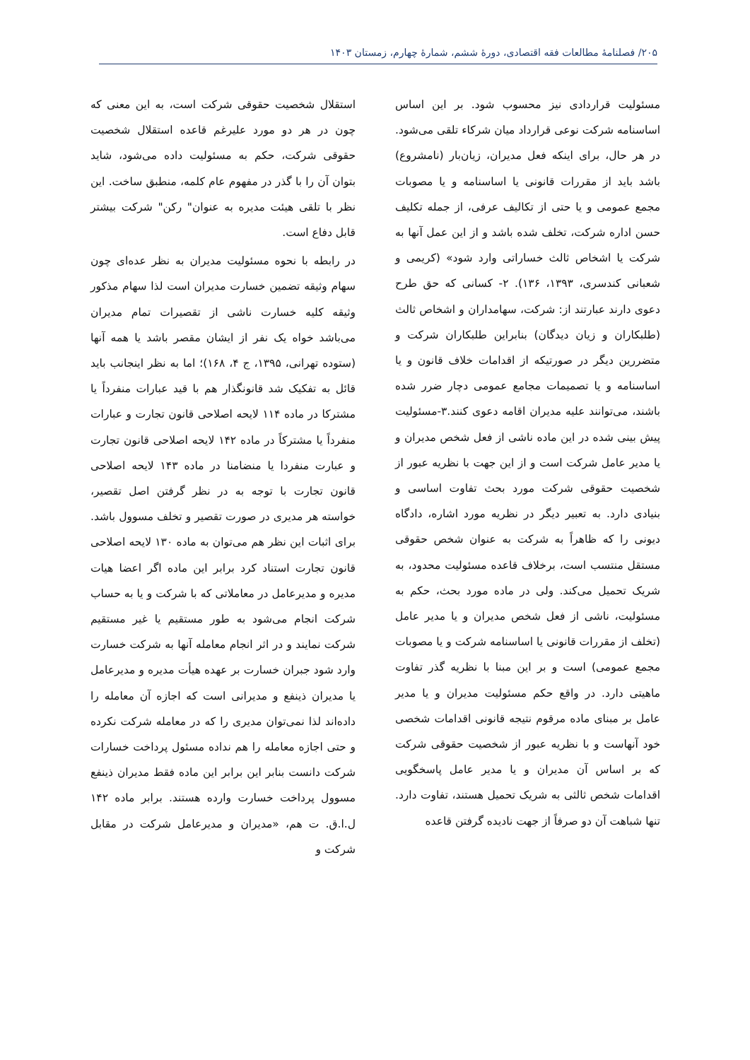۲۰۵/ فصلنامۀ مطالعات فقه اقتصادی، دورۀ ششم، شمارۀ چهارم، زمستان ۱۴۰۳
مسئولیت قراردادی نیز محسوب شود. بر این اساس اساسنامه شرکت نوعی قرارداد میان شرکاء تلقی می‌شود. در هر حال، برای اینکه فعل مدیران، زیان‌بار (نامشروع) باشد باید از مقررات قانونی یا اساسنامه و یا مصوبات مجمع عمومی و یا حتی از تکالیف عرفی، از جمله تکلیف حسن اداره شرکت، تخلف شده باشد و از این عمل آنها به شرکت یا اشخاص ثالث خساراتی وارد شود» (کریمی و شعبانی کندسری، ۱۳۹۳، ۱۳۶). ۲- کسانی که حق طرح دعوی دارند عبارتند از: شرکت، سهامداران و اشخاص ثالث (طلبکاران و زیان دیدگان) بنابراین طلبکاران شرکت و متضررین دیگر در صورتیکه از اقدامات خلاف قانون و یا اساسنامه و یا تصمیمات مجامع عمومی دچار ضرر شده باشند، می‌توانند علیه مدیران اقامه دعوی کنند.۳-مسئولیت پیش بینی شده در این ماده ناشی از فعل شخص مدیران و یا مدیر عامل شرکت است و از این جهت با نظریه عبور از شخصیت حقوقی شرکت مورد بحث تفاوت اساسی و بنیادی دارد. به تعبیر دیگر در نظریه مورد اشاره، دادگاه دیونی را که ظاهراً به شرکت به عنوان شخص حقوقی مستقل منتسب است، برخلاف قاعده مسئولیت محدود، به شریک تحمیل می‌کند. ولی در ماده مورد بحث، حکم به مسئولیت، ناشی از فعل شخص مدیران و یا مدیر عامل (تخلف از مقررات قانونی یا اساسنامه شرکت و یا مصوبات مجمع عمومی) است و بر این مبنا با نظریه گذر تفاوت ماهیتی دارد. در واقع حکم مسئولیت مدیران و یا مدیر عامل بر مبنای ماده مرقوم نتیجه قانونی اقدامات شخصی خود آنهاست و با نظریه عبور از شخصیت حقوقی شرکت که بر اساس آن مدیران و یا مدیر عامل پاسخگویی اقدامات شخص ثالثی به شریک تحمیل هستند، تفاوت دارد. تنها شباهت آن دو صرفاً از جهت نادیده گرفتن قاعده
استقلال شخصیت حقوقی شرکت است، به این معنی که چون در هر دو مورد علیرغم قاعده استقلال شخصیت حقوقی شرکت، حکم به مسئولیت داده می‌شود، شاید بتوان آن را با گذر در مفهوم عام کلمه، منطبق ساخت. این نظر با تلقی هیئت مدیره به عنوان" رکن" شرکت بیشتر قابل دفاع است.
در رابطه با نحوه مسئولیت مدیران به نظر عده‌ای چون سهام وثیقه تضمین خسارت مدیران است لذا سهام مذکور وثیقه کلیه خسارت ناشی از تقصیرات تمام مدیران می‌باشد خواه یک نفر از ایشان مقصر باشد یا همه آنها (ستوده تهرانی، ۱۳۹۵، ج ۴، ۱۶۸)؛ اما به نظر اینجانب باید قائل به تفکیک شد قانونگذار هم با قید عبارات منفرداً یا مشترکا در ماده ۱۱۴ لایحه اصلاحی قانون تجارت و عبارات منفرداً یا مشترکاً در ماده ۱۴۲ لایحه اصلاحی قانون تجارت و عبارت منفردا یا منضامنا در ماده ۱۴۳ لایحه اصلاحی قانون تجارت با توجه به در نظر گرفتن اصل تقصیر، خواسته هر مدیری در صورت تقصیر و تخلف مسوول باشد. برای اثبات این نظر هم می‌توان به ماده ۱۳۰ لایحه اصلاحی قانون تجارت استناد کرد برابر این ماده اگر اعضا هیات مدیره و مدیرعامل در معاملاتی که با شرکت و یا به حساب شرکت انجام می‌شود به طور مستقیم یا غیر مستقیم شرکت نمایند و در اثر انجام معامله آنها به شرکت خسارت وارد شود جبران خسارت بر عهده هیأت مدیره و مدیرعامل یا مدیران ذینفع و مدیرانی است که اجازه آن معامله را داده‌اند لذا نمی‌توان مدیری را که در معامله شرکت نکرده و حتی اجازه معامله را هم نداده مسئول پرداخت خسارات شرکت دانست بنابر این برابر این ماده فقط مدیران ذینفع مسوول پرداخت خسارت وارده هستند. برابر ماده ۱۴۲ ل.ا.ق. ت هم، «مدیران و مدیرعامل شرکت در مقابل شرکت و